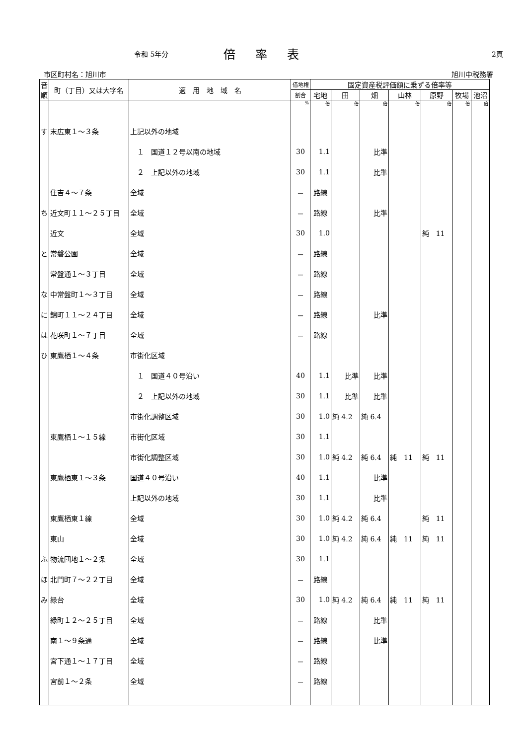令和 5年分
倍率表
2頁
市区町村名：旭川市 旭川中税務署
| 音順 | 町（丁目）又は大字名 | 適 用 地 域 名 | 借地権 | 固定資産税評価額に乗ずる倍率等 | | | | | | |
| --- | --- | --- | --- | --- | --- | --- | --- | --- | --- | --- |
| | | | 割合 | 宅地 | 田 | 畑 | 山林 | 原野 | 牧場 | 池沼 |
| | | | % | 倍 | 倍 | 倍 | 倍 | 倍 | 倍 | 倍 |
| す | 末広東１～３条 | 上記以外の地域 | | | | | | | | |
| | | １ 国道１２号以南の地域 | 30 | 1.1 | | 比準 | | | | |
| | | ２ 上記以外の地域 | 30 | 1.1 | | 比準 | | | | |
| | 住吉４～７条 | 全域 | － | 路線 | | | | | | |
| ち | 近文町１１～２５丁目 | 全域 | － | 路線 | | 比準 | | | | |
| | 近文 | 全域 | 30 | 1.0 | | | | 純 11 | | |
| と | 常磐公園 | 全域 | － | 路線 | | | | | | |
| | 常盤通１～３丁目 | 全域 | － | 路線 | | | | | | |
| な | 中常盤町１～３丁目 | 全域 | － | 路線 | | | | | | |
| に | 錦町１１～２４丁目 | 全域 | － | 路線 | | 比準 | | | | |
| は | 花咲町１～７丁目 | 全域 | － | 路線 | | | | | | |
| ひ | 東鷹栖１～４条 | 市街化区域 | | | | | | | | |
| | | １ 国道４０号沿い | 40 | 1.1 | 比準 | 比準 | | | | |
| | | ２ 上記以外の地域 | 30 | 1.1 | 比準 | 比準 | | | | |
| | | 市街化調整区域 | 30 | 1.0 | 純 4.2 | 純 6.4 | | | | |
| | 東鷹栖１～１５線 | 市街化区域 | 30 | 1.1 | | | | | | |
| | | 市街化調整区域 | 30 | 1.0 | 純 4.2 | 純 6.4 | 純 11 | 純 11 | | |
| | 東鷹栖東１～３条 | 国道４０号沿い | 40 | 1.1 | | 比準 | | | | |
| | | 上記以外の地域 | 30 | 1.1 | | 比準 | | | | |
| | 東鷹栖東１線 | 全域 | 30 | 1.0 | 純 4.2 | 純 6.4 | | 純 11 | | |
| | 東山 | 全域 | 30 | 1.0 | 純 4.2 | 純 6.4 | 純 11 | 純 11 | | |
| ふ | 物流団地１～２条 | 全域 | 30 | 1.1 | | | | | | |
| ほ | 北門町７～２２丁目 | 全域 | － | 路線 | | | | | | |
| み | 緑台 | 全域 | 30 | 1.0 | 純 4.2 | 純 6.4 | 純 11 | 純 11 | | |
| | 緑町１２～２５丁目 | 全域 | － | 路線 | | 比準 | | | | |
| | 南１～９条通 | 全域 | － | 路線 | | 比準 | | | | |
| | 宮下通１～１７丁目 | 全域 | － | 路線 | | | | | | |
| | 宮前１～２条 | 全域 | － | 路線 | | | | | | |